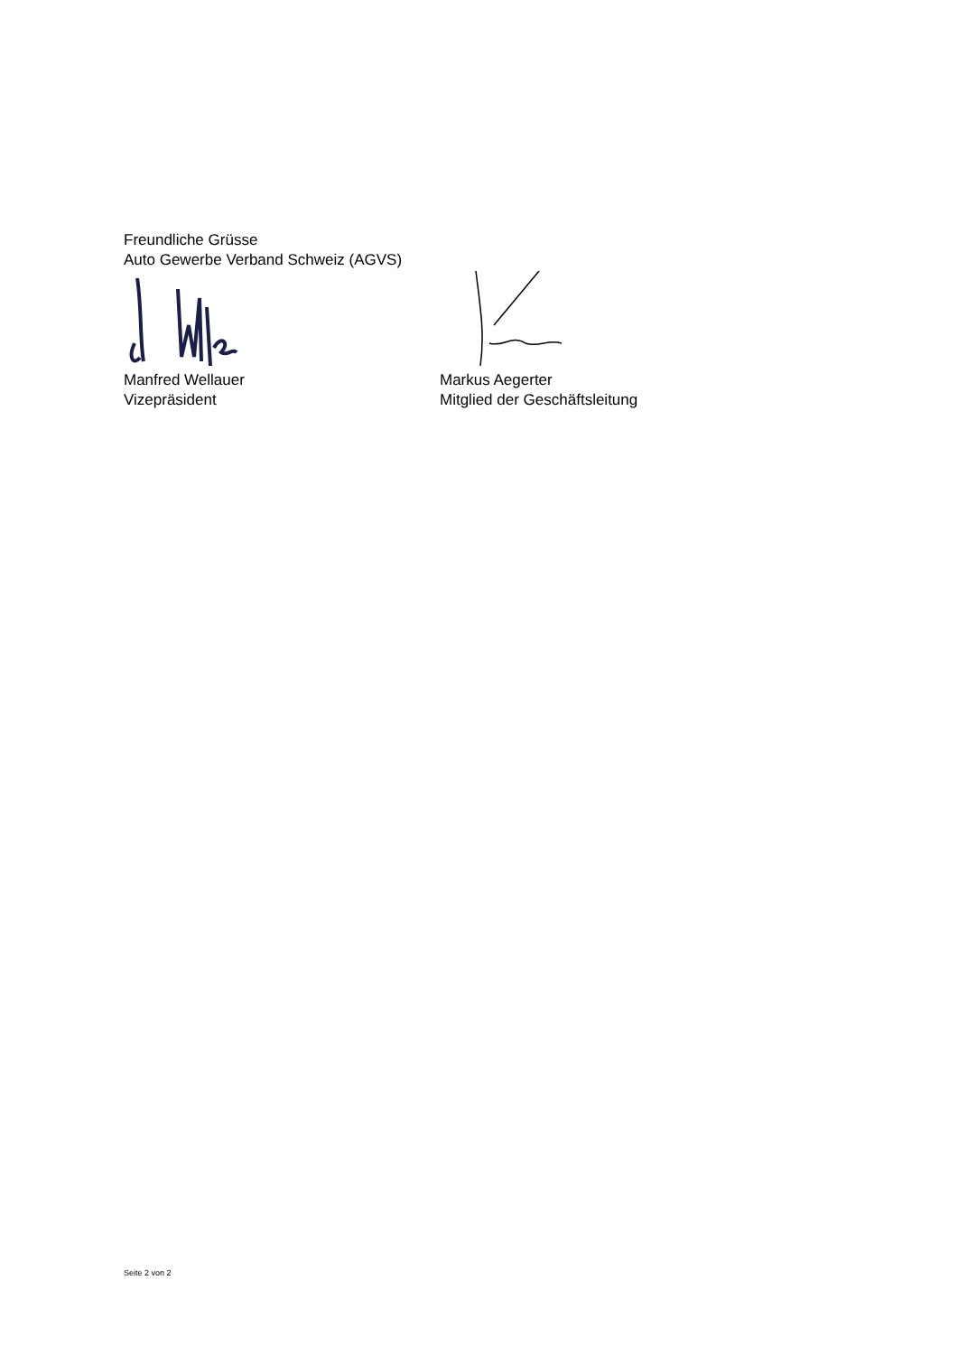Freundliche Grüsse
Auto Gewerbe Verband Schweiz (AGVS)
Manfred Wellauer
Vizepräsident
Markus Aegerter
Mitglied der Geschäftsleitung
Seite 2 von 2